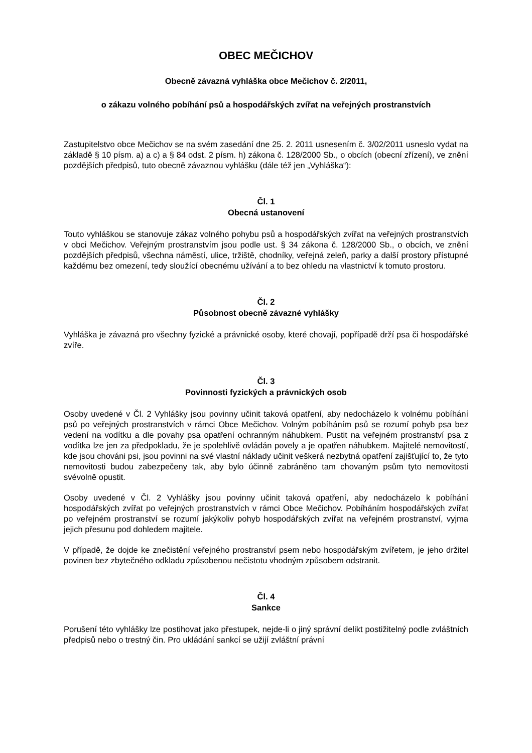OBEC MEČICHOV
Obecně závazná vyhláška obce Mečichov č. 2/2011,
o zákazu volného pobíhání psů a hospodářských zvířat na veřejných prostranstvích
Zastupitelstvo obce Mečichov se na svém zasedání dne 25. 2. 2011 usnesením č. 3/02/2011 usneslo vydat na základě § 10 písm. a) a c) a § 84 odst. 2 písm. h) zákona č. 128/2000 Sb., o obcích (obecní zřízení), ve znění pozdějších předpisů, tuto obecně závaznou vyhlášku (dále též jen „Vyhláška“):
Čl. 1
Obecná ustanovení
Touto vyhláškou se stanovuje zákaz volného pohybu psů a hospodářských zvířat na veřejných prostranstvích v obci Mečichov. Veřejným prostranstvím jsou podle ust. § 34 zákona č. 128/2000 Sb., o obcích, ve znění pozdějších předpisů, všechna náměstí, ulice, tržiště, chodníky, veřejná zeleň, parky a další prostory přístupné každému bez omezení, tedy sloužící obecnému užívání a to bez ohledu na vlastnictví k tomuto prostoru.
Čl. 2
Působnost obecně závazné vyhlášky
Vyhláška je závazná pro všechny fyzické a právnické osoby, které chovají, popřípadě drží psa či hospodářské zvíře.
Čl. 3
Povinnosti fyzických a právnických osob
Osoby uvedené v Čl. 2 Vyhlášky jsou povinny učinit taková opatření, aby nedocházelo k volnému pobíhání psů po veřejných prostranstvích v rámci Obce Mečichov. Volným pobíháním psů se rozumí pohyb psa bez vedení na vodítku a dle povahy psa opatření ochranným náhubkem. Pustit na veřejném prostranství psa z vodítka lze jen za předpokladu, že je spolehlivě ovládán povely a je opatřen náhubkem. Majitelé nemovitostí, kde jsou chováni psi, jsou povinni na své vlastní náklady učinit veškerá nezbytná opatření zajišťující to, že tyto nemovitosti budou zabezpečeny tak, aby bylo účinně zabráněno tam chovaným psům tyto nemovitosti svévolně opustit.
Osoby uvedené v Čl. 2 Vyhlášky jsou povinny učinit taková opatření, aby nedocházelo k pobíhání hospodářských zvířat po veřejných prostranstvích v rámci Obce Mečichov. Pobíháním hospodářských zvířat po veřejném prostranství se rozumí jakýkoliv pohyb hospodářských zvířat na veřejném prostranství, vyjma jejich přesunu pod dohledem majitele.
V případě, že dojde ke znečistění veřejného prostranství psem nebo hospodářským zvířetem, je jeho držitel povinen bez zbytečného odkladu způsobenou nečistotu vhodným způsobem odstranit.
Čl. 4
Sankce
Porušení této vyhlášky lze postihovat jako přestupek, nejde-li o jiný správní delikt postižitelný podle zvláštních předpisů nebo o trestný čin. Pro ukládání sankcí se užijí zvláštní právní